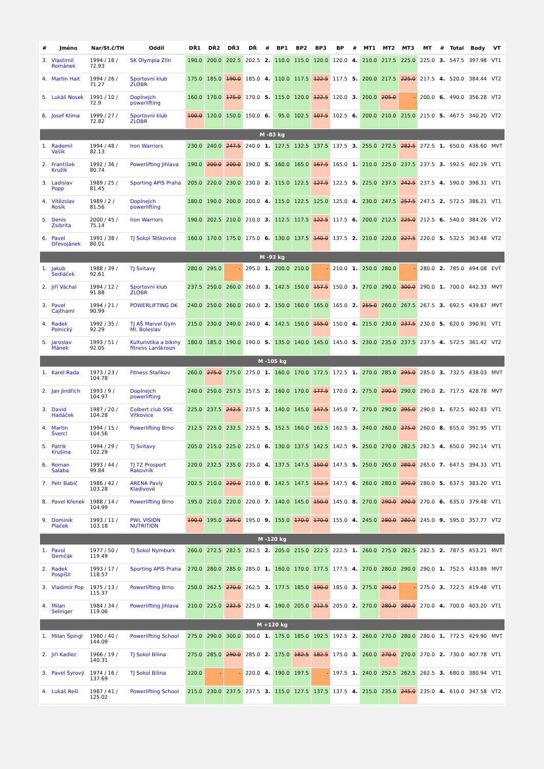| # | Jméno | Nar/St.č/TH | Oddíl | DŘ1 | DŘ2 | DŘ3 | DŘ | # | BP1 | BP2 | BP3 | BP | # | MT1 | MT2 | MT3 | MT | # | Total | Body | VT |
| --- | --- | --- | --- | --- | --- | --- | --- | --- | --- | --- | --- | --- | --- | --- | --- | --- | --- | --- | --- | --- | --- |
| 3. | Vlastimil Románek | 1994 / 18 / 72.93 | SK Olympia Zlín | 190.0 | 200.0 | 202.5 | 202.5 | 2. | 110.0 | 115.0 | 120.0 | 120.0 | 4. | 210.0 | 217.5 | 225.0 | 225.0 | 3. | 547.5 | 397.98 | VT1 |
| 4. | Martin Hait | 1994 / 26 / 71.27 | Sportovní klub ZLOBR | 175.0 | 185.0 | 190.0 | 185.0 | 4. | 110.0 | 117.5 | 122.5 | 117.5 | 5. | 200.0 | 217.5 | 225.0 | 217.5 | 4. | 520.0 | 384.44 | VT2 |
| 5. | Lukáš Nosek | 1991 / 10 / 72.9 | Doplnejch powerlifting | 160.0 | 170.0 | 175.0 | 170.0 | 5. | 115.0 | 120.0 | 122.5 | 120.0 | 3. | 200.0 | 205.0 | - | 200.0 | 6. | 490.0 | 356.28 | VT2 |
| 6. | Josef Klíma | 1999 / 27 / 72.82 | Sportovní klub ZLOBR | 100.0 | 120.0 | 150.0 | 150.0 | 6. | 95.0 | 102.5 | 107.5 | 102.5 | 6. | 200.0 | 210.0 | 215.0 | 215.0 | 5. | 467.5 | 340.20 | VT2 |
| M -83 kg | | | | | | | | | | | | | | | | | | | | | |
| 1. | Radomil Vašík | 1994 / 48 / 82.13 | Iron Warriors | 230.0 | 240.0 | 247.5 | 240.0 | 1. | 127.5 | 132.5 | 137.5 | 137.5 | 3. | 255.0 | 272.5 | 282.5 | 272.5 | 1. | 650.0 | 436.60 | MVT |
| 2. | František Kružík | 1992 / 36 / 80.74 | Powerlifting Jihlava | 190.0 | 200.0 | 200.0 | 190.0 | 5. | 160.0 | 165.0 | 167.5 | 165.0 | 1. | 210.0 | 225.0 | 237.5 | 237.5 | 3. | 592.5 | 402.19 | VT1 |
| 3. | Ladislav Popp | 1989 / 25 / 81.45 | Sporting APIS Praha | 205.0 | 220.0 | 230.0 | 230.0 | 2. | 115.0 | 122.5 | 127.5 | 122.5 | 5. | 225.0 | 237.5 | 242.5 | 237.5 | 4. | 590.0 | 398.31 | VT1 |
| 4. | Vítězslav Rosík | 1989 / 2 / 81.56 | Doplnejch powerlifting | 180.0 | 190.0 | 200.0 | 200.0 | 4. | 115.0 | 122.5 | 125.0 | 125.0 | 4. | 230.0 | 247.5 | 257.5 | 247.5 | 2. | 572.5 | 386.21 | VT1 |
| 5. | Denis Zsibrita | 2000 / 45 / 75.14 | Iron Warriors | 190.0 | 202.5 | 210.0 | 210.0 | 3. | 112.5 | 117.5 | 122.5 | 117.5 | 6. | 200.0 | 212.5 | 225.0 | 212.5 | 6. | 540.0 | 384.26 | VT2 |
| 6. | Pavel Dřevojánek | 1991 / 38 / 80.01 | TJ Sokol Těškovice | 160.0 | 170.0 | 175.0 | 175.0 | 6. | 130.0 | 137.5 | 140.0 | 137.5 | 2. | 210.0 | 220.0 | 227.5 | 220.0 | 5. | 532.5 | 363.48 | VT2 |
| M -93 kg | | | | | | | | | | | | | | | | | | | | | |
| 1. | Jakub Sedláček | 1988 / 39 / 92.61 | TJ Svitavy | 280.0 | 295.0 | - | 295.0 | 1. | 200.0 | 210.0 | - | 210.0 | 1. | 250.0 | 280.0 | - | 280.0 | 2. | 785.0 | 494.08 | EVT |
| 2. | Jiří Váchal | 1994 / 12 / 91.88 | Sportovní klub ZLOBR | 237.5 | 250.0 | 260.0 | 260.0 | 3. | 142.5 | 150.0 | 157.5 | 150.0 | 3. | 270.0 | 290.0 | 300.0 | 290.0 | 1. | 700.0 | 442.33 | MVT |
| 3. | Pavel Cajthaml | 1994 / 21 / 90.99 | POWERLIFTING DK | 240.0 | 250.0 | 260.0 | 260.0 | 2. | 150.0 | 160.0 | 165.0 | 165.0 | 2. | 255.0 | 260.0 | 267.5 | 267.5 | 3. | 692.5 | 439.67 | MVT |
| 4. | Radek Polnický | 1992 / 35 / 92.29 | TJ AŠ Marvel Gym Ml. Boleslav | 215.0 | 230.0 | 240.0 | 240.0 | 4. | 142.5 | 150.0 | 155.0 | 150.0 | 4. | 215.0 | 230.0 | 237.5 | 230.0 | 5. | 620.0 | 390.91 | VT1 |
| 5. | Jaroslav Mánek | 1993 / 51 / 92.05 | Kulturistika a bikiny fitness Lanškroun | 180.0 | 185.0 | 190.0 | 190.0 | 5. | 135.0 | 140.0 | 145.0 | 145.0 | 5. | 230.0 | 235.0 | 237.5 | 237.5 | 4. | 572.5 | 361.42 | VT2 |
| M -105 kg | | | | | | | | | | | | | | | | | | | | | |
| 1. | Karel Rada | 1973 / 23 / 104.78 | Fitness Staňkov | 260.0 | 275.0 | 275.0 | 275.0 | 1. | 160.0 | 170.0 | 172.5 | 172.5 | 1. | 270.0 | 285.0 | 295.0 | 285.0 | 3. | 732.5 | 438.03 | MVT |
| 2. | Jan Jindřich | 1993 / 9 / 104.97 | Doplnejch powerlifting | 240.0 | 250.0 | 257.5 | 257.5 | 2. | 160.0 | 170.0 | 177.5 | 170.0 | 2. | 275.0 | 290.0 | 290.0 | 290.0 | 2. | 717.5 | 428.78 | MVT |
| 3. | David Hadáček | 1987 / 20 / 104.28 | Colbert club SSK Vítkovice | 225.0 | 237.5 | 242.5 | 237.5 | 3. | 140.0 | 145.0 | 147.5 | 145.0 | 7. | 270.0 | 290.0 | 295.0 | 290.0 | 1. | 672.5 | 402.83 | VT1 |
| 4. | Martin Švercl | 1994 / 15 / 104.56 | Powerlifting Brno | 212.5 | 225.0 | 232.5 | 232.5 | 5. | 152.5 | 160.0 | 162.5 | 162.5 | 3. | 240.0 | 260.0 | 275.0 | 260.0 | 8. | 655.0 | 391.95 | VT1 |
| 5. | Patrik Krušina | 1994 / 29 / 102.29 | TJ Svitavy | 205.0 | 215.0 | 225.0 | 225.0 | 6. | 130.0 | 137.5 | 142.5 | 142.5 | 9. | 250.0 | 270.0 | 282.5 | 282.5 | 4. | 650.0 | 392.14 | VT1 |
| 6. | Roman Salaba | 1993 / 44 / 99.84 | TJ TZ Prosport Rakovník | 220.0 | 232.5 | 235.0 | 235.0 | 4. | 137.5 | 147.5 | 150.0 | 147.5 | 5. | 250.0 | 265.0 | 280.0 | 265.0 | 7. | 647.5 | 394.33 | VT1 |
| 7. | Petr Babič | 1986 / 42 / 103.28 | ARENA Pavly Kladivové | 202.5 | 210.0 | 220.0 | 210.0 | 8. | 142.5 | 147.5 | 152.5 | 147.5 | 6. | 260.0 | 280.0 | 290.0 | 280.0 | 5. | 637.5 | 383.20 | VT1 |
| 8. | Pavel Křenek | 1988 / 14 / 104.99 | Powerlifting Brno | 195.0 | 210.0 | 220.0 | 220.0 | 7. | 140.0 | 145.0 | 150.0 | 145.0 | 8. | 270.0 | 290.0 | 290.0 | 270.0 | 6. | 635.0 | 379.48 | VT1 |
| 9. | Dominik Plaček | 1993 / 11 / 103.18 | PWL VISION NUTRITION | 190.0 | 195.0 | 205.0 | 195.0 | 9. | 155.0 | 170.0 | 170.0 | 155.0 | 4. | 245.0 | 280.0 | 280.0 | 245.0 | 9. | 595.0 | 357.77 | VT2 |
| M -120 kg | | | | | | | | | | | | | | | | | | | | | |
| 1. | Pavol Demčák | 1977 / 50 / 119.49 | TJ Sokol Nymburk | 260.0 | 272.5 | 282.5 | 282.5 | 2. | 205.0 | 215.0 | 222.5 | 222.5 | 1. | 260.0 | 275.0 | 282.5 | 282.5 | 2. | 787.5 | 453.21 | MVT |
| 2. | Radek Pospíšil | 1993 / 17 / 118.57 | Sporting APIS Praha | 270.0 | 280.0 | 285.0 | 285.0 | 1. | 160.0 | 170.0 | 177.5 | 177.5 | 4. | 270.0 | 280.0 | 290.0 | 290.0 | 1. | 752.5 | 433.89 | MVT |
| 3. | Vladimír Pop | 1975 / 13 / 115.37 | Powerlifting Brno | 250.0 | 262.5 | 270.0 | 262.5 | 3. | 177.5 | 185.0 | 190.0 | 185.0 | 3. | 275.0 | 290.0 | - | 275.0 | 3. | 722.5 | 419.48 | VT1 |
| 4. | Milan Selinger | 1984 / 34 / 119.06 | Powerlifting Jihlava | 210.0 | 225.0 | 232.5 | 225.0 | 4. | 190.0 | 205.0 | 212.5 | 205.0 | 2. | 270.0 | 280.0 | 280.0 | 270.0 | 4. | 700.0 | 403.20 | VT1 |
| M +120 kg | | | | | | | | | | | | | | | | | | | | | |
| 1. | Milan Špingl | 1980 / 40 / 144.09 | Powerlifting School | 275.0 | 290.0 | 300.0 | 300.0 | 1. | 175.0 | 185.0 | 192.5 | 192.5 | 2. | 260.0 | 270.0 | 280.0 | 280.0 | 1. | 772.5 | 429.90 | MVT |
| 2. | Jiří Kadlec | 1966 / 19 / 140.31 | TJ Sokol Bílina | 275.0 | 285.0 | 290.0 | 285.0 | 2. | 175.0 | 182.5 | 182.5 | 175.0 | 3. | 260.0 | 270.0 | 270.0 | 270.0 | 2. | 730.0 | 407.78 | VT1 |
| 3. | Pavel Syrový | 1974 / 16 / 137.69 | TJ Sokol Bílina | 220.0 | - | - | 220.0 | 4. | 190.0 | 197.5 | - | 197.5 | 1. | 240.0 | 252.5 | 262.5 | 262.5 | 3. | 680.0 | 380.94 | VT1 |
| 4. | Lukáš Rešl | 1987 / 41 / 125.02 | Powerlifting School | 215.0 | 230.0 | 237.5 | 237.5 | 3. | 115.0 | 127.5 | 137.5 | 137.5 | 4. | 215.0 | 235.0 | 245.0 | 235.0 | 4. | 610.0 | 347.58 | VT2 |